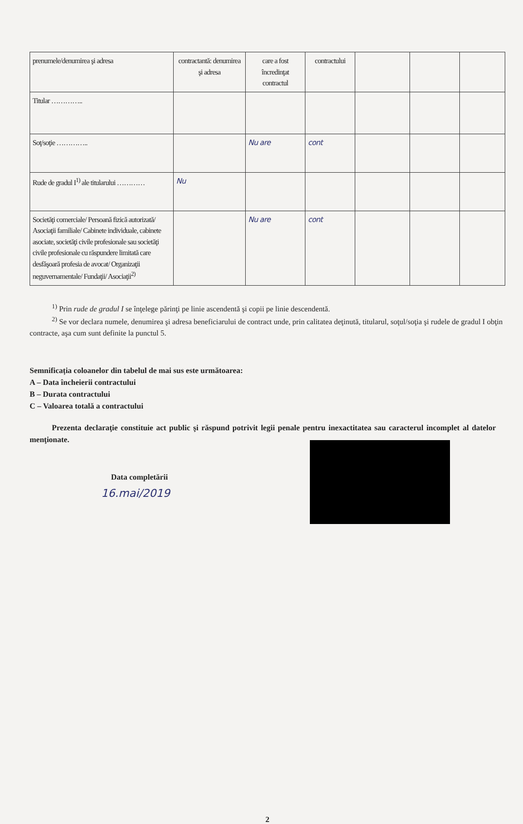| prenumele/denumirea şi adresa | contractantă: denumirea şi adresa | care a fost încredinţat contractul | contractului | | | |
| Titular ………….. | | | | | | |
| Soţ/soţie ………….. | | Nu are | cont | | | |
| Rude de gradul I<sup>1)</sup> ale titularului ………… | Nu | | | | | |
| Societăţi comerciale/ Persoană fizică autorizată/ Asociaţii familiale/ Cabinete individuale, cabinete asociate, societăţi civile profesionale sau societăţi civile profesionale cu răspundere limitată care desfăşoară profesia de avocat/ Organizaţii neguvernamentale/ Fundaţii/ Asociaţii<sup>2)</sup> | | Nu are | cont | | | |
<sup>1)</sup> Prin rude de gradul I se înţelege părinţi pe linie ascendentă şi copii pe linie descendentă.
<sup>2)</sup> Se vor declara numele, denumirea şi adresa beneficiarului de contract unde, prin calitatea deţinută, titularul, soţul/soţia şi rudele de gradul I obţin contracte, aşa cum sunt definite la punctul 5.
Semnificația coloanelor din tabelul de mai sus este următoarea:
A – Data încheierii contractului
B – Durata contractului
C – Valoarea totală a contractului
Prezenta declaraţie constituie act public şi răspund potrivit legii penale pentru inexactitatea sau caracterul incomplet al datelor menţionate.
Data completării
16.mai/2019
2